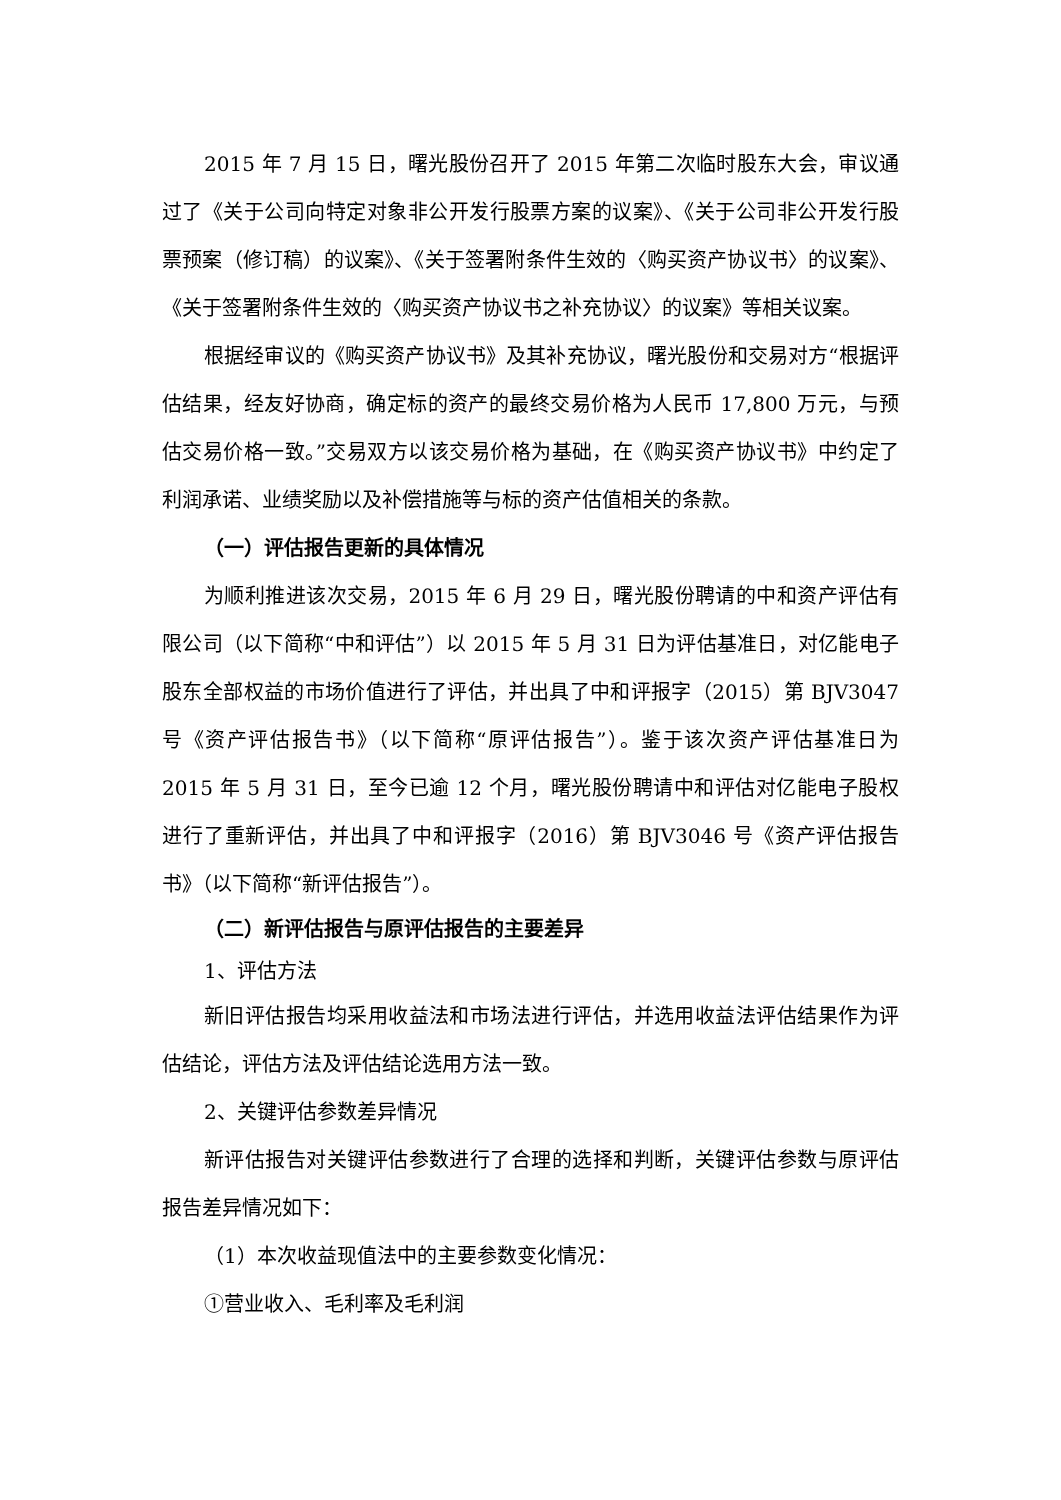2015 年 7 月 15 日，曙光股份召开了 2015 年第二次临时股东大会，审议通过了《关于公司向特定对象非公开发行股票方案的议案》、《关于公司非公开发行股票预案（修订稿）的议案》、《关于签署附条件生效的〈购买资产协议书〉的议案》、《关于签署附条件生效的〈购买资产协议书之补充协议〉的议案》等相关议案。
根据经审议的《购买资产协议书》及其补充协议，曙光股份和交易对方“根据评估结果，经友好协商，确定标的资产的最终交易价格为人民币 17,800 万元，与预估交易价格一致。”交易双方以该交易价格为基础，在《购买资产协议书》中约定了利润承诺、业绩奖励以及补偿措施等与标的资产估值相关的条款。
（一）评估报告更新的具体情况
为顺利推进该次交易，2015 年 6 月 29 日，曙光股份聘请的中和资产评估有限公司（以下简称“中和评估”）以 2015 年 5 月 31 日为评估基准日，对亿能电子股东全部权益的市场价值进行了评估，并出具了中和评报字（2015）第 BJV3047 号《资产评估报告书》（以下简称“原评估报告”）。鉴于该次资产评估基准日为 2015 年 5 月 31 日，至今已逾 12 个月，曙光股份聘请中和评估对亿能电子股权进行了重新评估，并出具了中和评报字（2016）第 BJV3046 号《资产评估报告书》（以下简称“新评估报告”）。
（二）新评估报告与原评估报告的主要差异
1、评估方法
新旧评估报告均采用收益法和市场法进行评估，并选用收益法评估结果作为评估结论，评估方法及评估结论选用方法一致。
2、关键评估参数差异情况
新评估报告对关键评估参数进行了合理的选择和判断，关键评估参数与原评估报告差异情况如下：
（1）本次收益现值法中的主要参数变化情况：
①营业收入、毛利率及毛利润